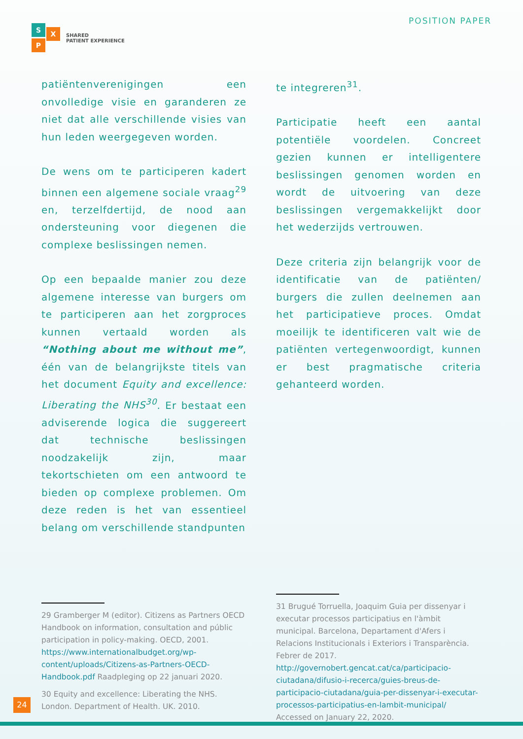S X
P
SHARED
PATIENT EXPERIENCE
POSITION PAPER
patiëntenverenigingen een onvolledige visie en garanderen ze niet dat alle verschillende visies van hun leden weergegeven worden.
De wens om te participeren kadert binnen een algemene sociale vraag<sup>29</sup> en, terzelfdertijd, de nood aan ondersteuning voor diegenen die complexe beslissingen nemen.
Op een bepaalde manier zou deze algemene interesse van burgers om te participeren aan het zorgproces kunnen vertaald worden als “Nothing about me without me”, één van de belangrijkste titels van het document Equity and excellence: Liberating the NHS<sup>30</sup>. Er bestaat een adviserende logica die suggereert dat technische beslissingen noodzakelijk zijn, maar tekortschieten om een antwoord te bieden op complexe problemen. Om deze reden is het van essentieel belang om verschillende standpunten
te integreren<sup>31</sup>.
Participatie heeft een aantal potentiële voordelen. Concreet gezien kunnen er intelligentere beslissingen genomen worden en wordt de uitvoering van deze beslissingen vergemakkelijkt door het wederzijds vertrouwen.
Deze criteria zijn belangrijk voor de identificatie van de patiënten/ burgers die zullen deelnemen aan het participatieve proces. Omdat moeilijk te identificeren valt wie de patiënten vertegenwoordigt, kunnen er best pragmatische criteria gehanteerd worden.
29 Gramberger M (editor). Citizens as Partners OECD Handbook on information, consultation and públic participation in policy-making. OECD, 2001. https://www.internationalbudget.org/wp-content/uploads/Citizens-as-Partners-OECD-Handbook.pdf Raadpleging op 22 januari 2020.
30 Equity and excellence: Liberating the NHS. London. Department of Health. UK. 2010.
31 Brugué Torruella, Joaquim Guia per dissenyar i executar processos participatius en l'àmbit municipal. Barcelona, Departament d'Afers i Relacions Institucionals i Exteriors i Transparència. Febrer de 2017. http://governobert.gencat.cat/ca/participacio-ciutadana/difusio-i-recerca/guies-breus-de-participacio-ciutadana/guia-per-dissenyar-i-executar-processos-participatius-en-lambit-municipal/ Accessed on January 22, 2020.
24